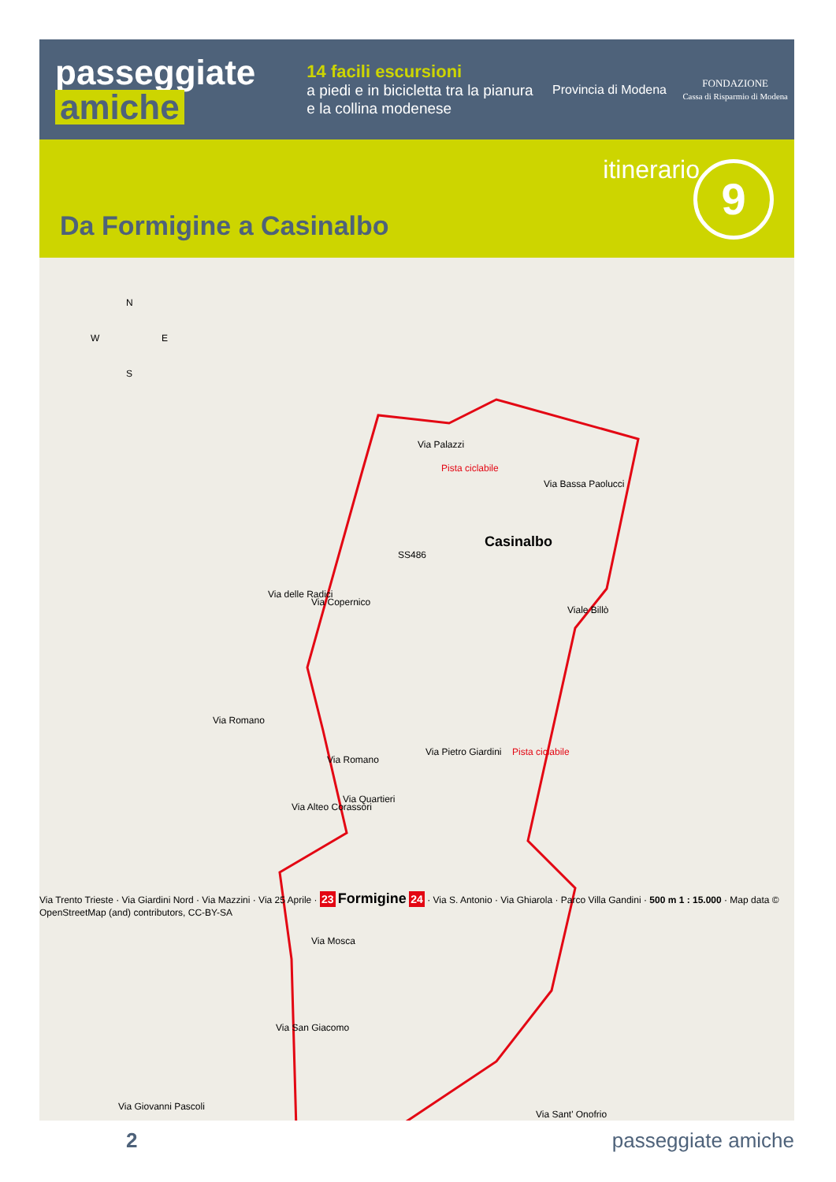passeggiate
amiche
14 facili escursioni
a piedi e in bicicletta tra la pianura e la collina modenese
Provincia di Modena
FONDAZIONE
Cassa di Risparmio di Modena
itinerario 9
Da Formigine a Casinalbo
N
W E
S
Via Palazzi
Pista ciclabile
Via Bassa Paolucci
Casinalbo
SS486
Via delle Radici
Via Copernico
Viale Billò
Via Romano
Via Romano
Via Pietro Giardini Pista ciclabile
Via Alteo Corassori
Via Quartieri
Via Mosca
Via San Giacomo
Via Giovanni Pascoli
Via Sant' Onofrio
2 passeggiate amiche
Via Trento Trieste · Via Giardini Nord · Via Mazzini · Via 25 Aprile · 23 Formigine 24 · Via S. Antonio · Via Ghiarola · Parco Villa Gandini · 500 m 1 : 15.000 · Map data © OpenStreetMap (and) contributors, CC-BY-SA